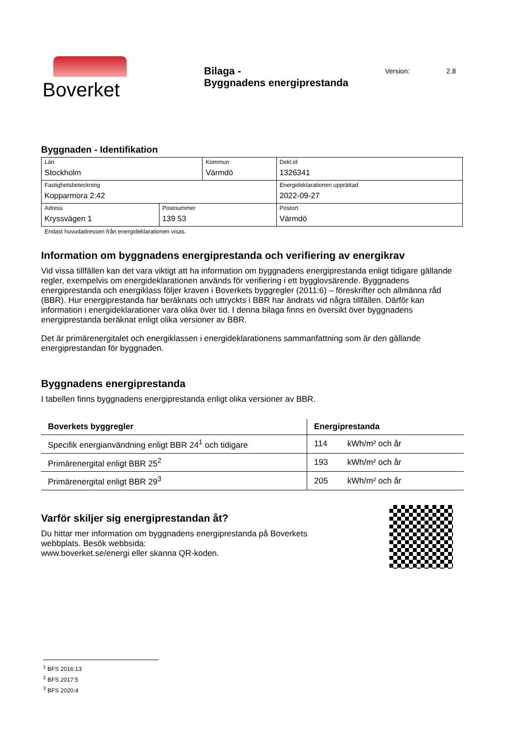Boverket
Bilaga -
Byggnadens energiprestanda
Version: 2.8
Byggnaden - Identifikation
| Län Stockholm | | Kommun Värmdö | | Dekl.id 1326341 |
| Fastighetsbeteckning Kopparmora 2:42 | | | | Energideklarationen upprättad 2022-09-27 |
| Adress Kryssvägen 1 | Postnummer 139 53 | | Postort Värmdö | |
Endast huvudadressen från energideklarationen visas.
Information om byggnadens energiprestanda och verifiering av energikrav
Vid vissa tillfällen kan det vara viktigt att ha information om byggnadens energiprestanda enligt tidigare gällande regler, exempelvis om energideklarationen används för verifiering i ett bygglovsärende. Byggnadens energiprestanda och energiklass följer kraven i Boverkets byggregler (2011:6) – föreskrifter och allmänna råd (BBR). Hur energiprestanda har beräknats och uttryckts i BBR har ändrats vid några tillfällen. Därför kan information i energideklarationer vara olika över tid. I denna bilaga finns en översikt över byggnadens energiprestanda beräknat enligt olika versioner av BBR.
Det är primärenergitalet och energiklassen i energideklarationens sammanfattning som är den gällande energiprestandan för byggnaden.
Byggnadens energiprestanda
I tabellen finns byggnadens energiprestanda enligt olika versioner av BBR.
| Boverkets byggregler | Energiprestanda | |
| --- | --- | --- |
| Specifik energianvändning enligt BBR 24<sup>1</sup> och tidigare | 114 | kWh/m² och år |
| Primärenergital enligt BBR 25<sup>2</sup> | 193 | kWh/m² och år |
| Primärenergital enligt BBR 29<sup>3</sup> | 205 | kWh/m² och år |
Varför skiljer sig energiprestandan åt?
Du hittar mer information om byggnadens energiprestanda på Boverkets
webbplats. Besök webbsida:
www.boverket.se/energi eller skanna QR-koden.
<sup>1</sup> BFS 2016:13
<sup>2</sup> BFS 2017:5
<sup>3</sup> BFS 2020:4